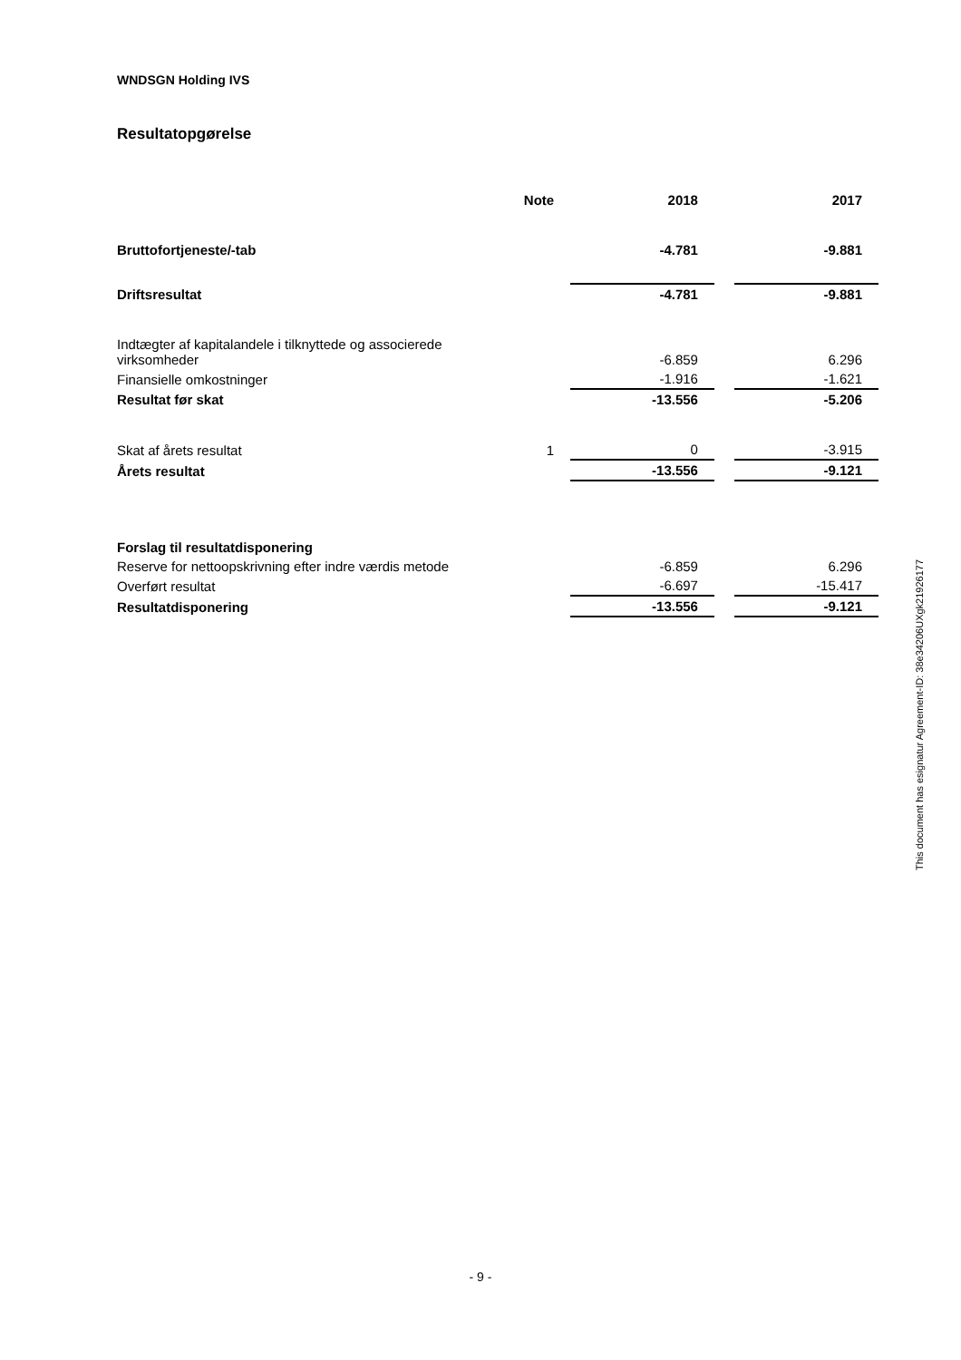WNDSGN Holding IVS
Resultatopgørelse
| | Note | 2018 | | 2017 |
| --- | --- | --- | --- | --- |
| Bruttofortjeneste/-tab | | -4.781 | | -9.881 |
| Driftsresultat | | -4.781 | | -9.881 |
| Indtægter af kapitalandele i tilknyttede og associerede virksomheder | | -6.859 | | 6.296 |
| Finansielle omkostninger | | -1.916 | | -1.621 |
| Resultat før skat | | -13.556 | | -5.206 |
| Skat af årets resultat | 1 | 0 | | -3.915 |
| Årets resultat | | -13.556 | | -9.121 |
| Forslag til resultatdisponering | | | | |
| Reserve for nettoopskrivning efter indre værdis metode | | -6.859 | | 6.296 |
| Overført resultat | | -6.697 | | -15.417 |
| Resultatdisponering | | -13.556 | | -9.121 |
This document has esignatur Agreement-ID: 38e34206UXgk21926177
- 9 -